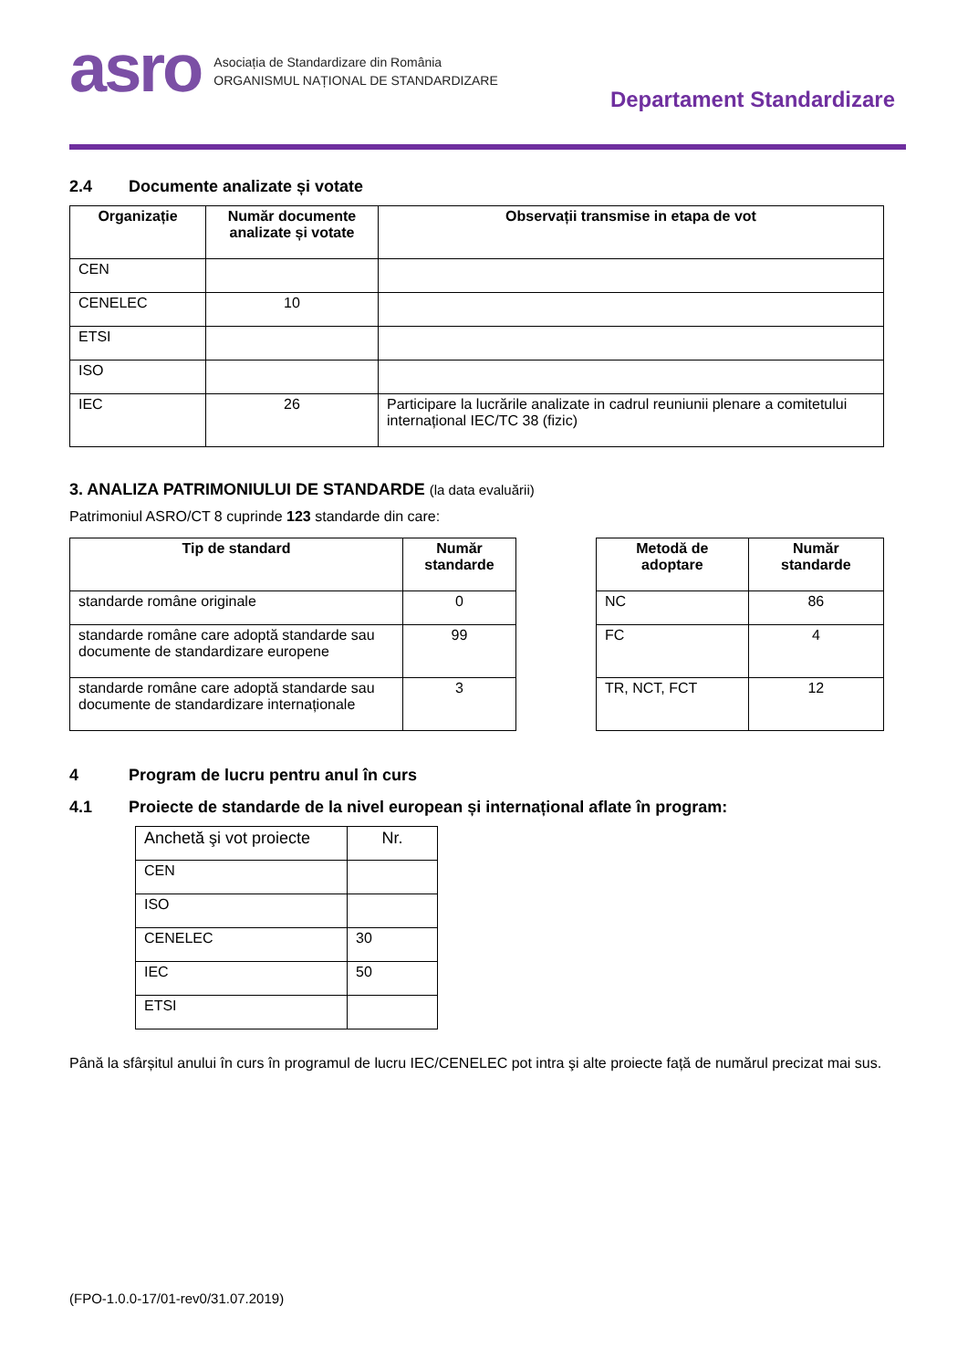asro
Asociația de Standardizare din România
ORGANISMUL NAȚIONAL DE STANDARDIZARE
Departament Standardizare
2.4 Documente analizate și votate
| Organizație | Număr documente analizate și votate | Observații transmise in etapa de vot |
| --- | --- | --- |
| CEN | | |
| CENELEC | 10 | |
| ETSI | | |
| ISO | | |
| IEC | 26 | Participare la lucrările analizate in cadrul reuniunii plenare a comitetului internațional IEC/TC 38 (fizic) |
3. ANALIZA PATRIMONIULUI DE STANDARDE (la data evaluării)
Patrimoniul ASRO/CT 8 cuprinde 123 standarde din care:
| Tip de standard | Număr standarde |
| --- | --- |
| standarde române originale | 0 |
| standarde române care adoptă standarde sau documente de standardizare europene | 99 |
| standarde române care adoptă standarde sau documente de standardizare internaționale | 3 |
| Metodă de adoptare | Număr standarde |
| --- | --- |
| NC | 86 |
| FC | 4 |
| TR, NCT, FCT | 12 |
4 Program de lucru pentru anul în curs
4.1 Proiecte de standarde de la nivel european și internațional aflate în program:
| Anchetă şi vot proiecte | Nr. |
| CEN | |
| ISO | |
| CENELEC | 30 |
| IEC | 50 |
| ETSI | |
Până la sfârșitul anului în curs în programul de lucru IEC/CENELEC pot intra şi alte proiecte față de numărul precizat mai sus.
(FPO-1.0.0-17/01-rev0/31.07.2019)